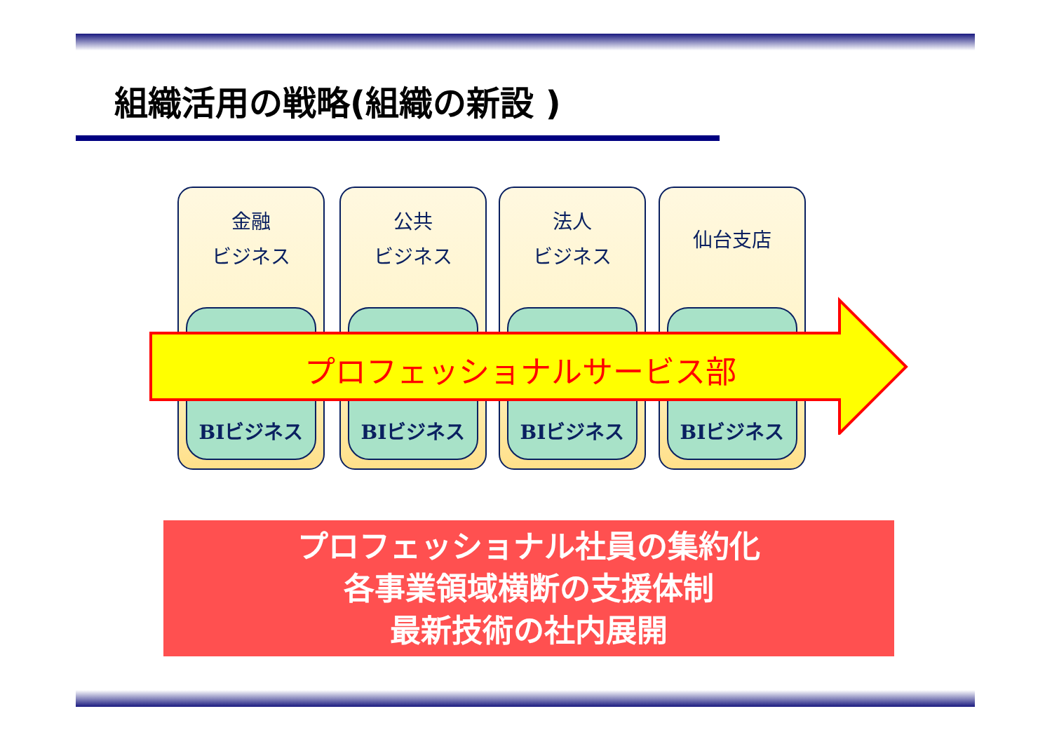組織活用の戦略(組織の新設 )
金融
ビジネス
BIビジネス
公共
ビジネス
BIビジネス
法人
ビジネス
BIビジネス
仙台支店
BIビジネス
プロフェッショナルサービス部
プロフェッショナル社員の集約化
各事業領域横断の支援体制
最新技術の社内展開